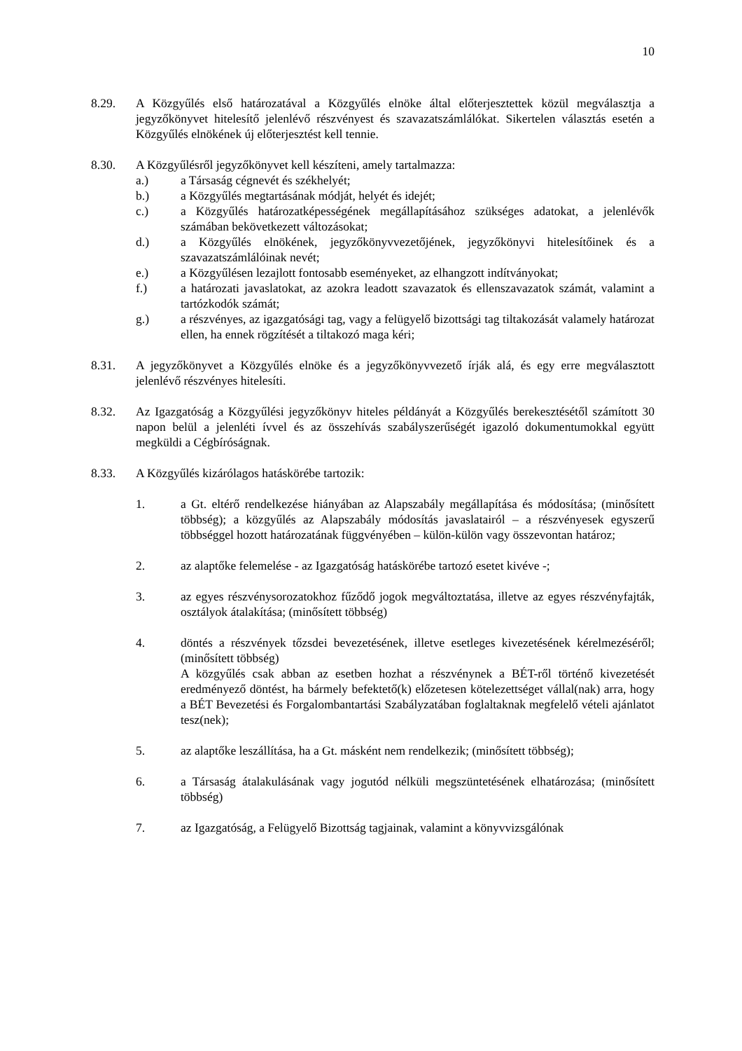10
8.29. A Közgyűlés első határozatával a Közgyűlés elnöke által előterjesztettek közül megválasztja a jegyzőkönyvet hitelesítő jelenlévő részvényest és szavazatszámlálókat. Sikertelen választás esetén a Közgyűlés elnökének új előterjesztést kell tennie.
8.30. A Közgyűlésről jegyzőkönyvet kell készíteni, amely tartalmazza:
a.) a Társaság cégnevét és székhelyét;
b.) a Közgyűlés megtartásának módját, helyét és idejét;
c.) a Közgyűlés határozatképességének megállapításához szükséges adatokat, a jelenlévők számában bekövetkezett változásokat;
d.) a Közgyűlés elnökének, jegyzőkönyvvezetőjének, jegyzőkönyvi hitelesítőinek és a szavazatszámlálóinak nevét;
e.) a Közgyűlésen lezajlott fontosabb eseményeket, az elhangzott indítványokat;
f.) a határozati javaslatokat, az azokra leadott szavazatok és ellenszavazatok számát, valamint a tartózkodók számát;
g.) a részvényes, az igazgatósági tag, vagy a felügyelő bizottsági tag tiltakozását valamely határozat ellen, ha ennek rögzítését a tiltakozó maga kéri;
8.31. A jegyzőkönyvet a Közgyűlés elnöke és a jegyzőkönyvvezető írják alá, és egy erre megválasztott jelenlévő részvényes hitelesíti.
8.32. Az Igazgatóság a Közgyűlési jegyzőkönyv hiteles példányát a Közgyűlés berekesztésétől számított 30 napon belül a jelenléti ívvel és az összehívás szabályszerűségét igazoló dokumentumokkal együtt megküldi a Cégbíróságnak.
8.33. A Közgyűlés kizárólagos hatáskörébe tartozik:
1. a Gt. eltérő rendelkezése hiányában az Alapszabály megállapítása és módosítása; (minősített többség); a közgyűlés az Alapszabály módosítás javaslatairól – a részvényesek egyszerű többséggel hozott határozatának függvényében – külön-külön vagy összevontan határoz;
2. az alaptőke felemelése - az Igazgatóság hatáskörébe tartozó esetet kivéve -;
3. az egyes részvénysorozatokhoz fűződő jogok megváltoztatása, illetve az egyes részvényfajták, osztályok átalakítása; (minősített többség)
4. döntés a részvények tőzsdei bevezetésének, illetve esetleges kivezetésének kérelmezéséről; (minősített többség)
A közgyűlés csak abban az esetben hozhat a részvénynek a BÉT-ről történő kivezetését eredményező döntést, ha bármely befektető(k) előzetesen kötelezettséget vállal(nak) arra, hogy a BÉT Bevezetési és Forgalombantartási Szabályzatában foglaltaknak megfelelő vételi ajánlatot tesz(nek);
5. az alaptőke leszállítása, ha a Gt. másként nem rendelkezik; (minősített többség);
6. a Társaság átalakulásának vagy jogutód nélküli megszüntetésének elhatározása; (minősített többség)
7. az Igazgatóság, a Felügyelő Bizottság tagjainak, valamint a könyvvizsgálónak